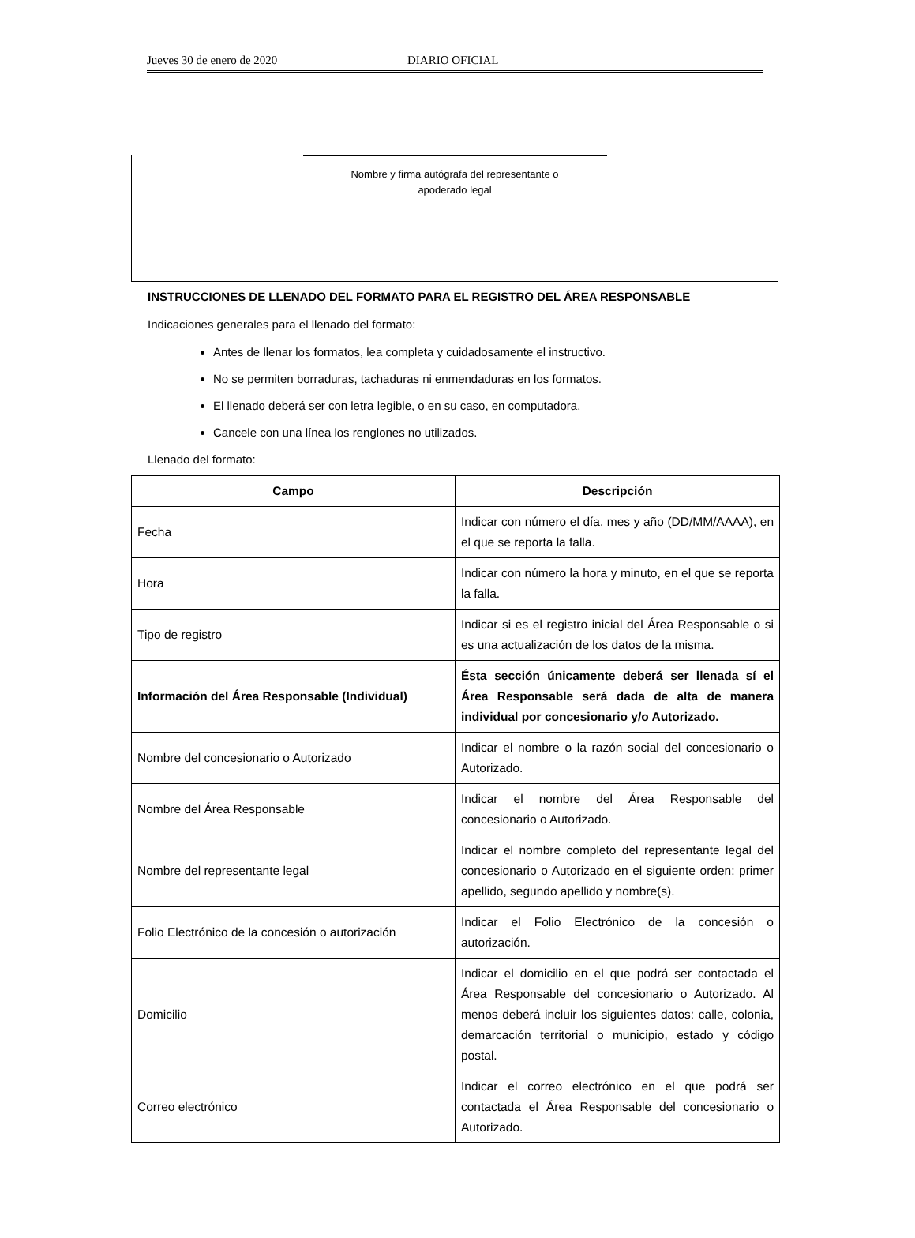Jueves 30 de enero de 2020 DIARIO OFICIAL
Nombre y firma autógrafa del representante o
apoderado legal
INSTRUCCIONES DE LLENADO DEL FORMATO PARA EL REGISTRO DEL ÁREA RESPONSABLE
Indicaciones generales para el llenado del formato:
Antes de llenar los formatos, lea completa y cuidadosamente el instructivo.
No se permiten borraduras, tachaduras ni enmendaduras en los formatos.
El llenado deberá ser con letra legible, o en su caso, en computadora.
Cancele con una línea los renglones no utilizados.
Llenado del formato:
| Campo | Descripción |
| --- | --- |
| Fecha | Indicar con número el día, mes y año (DD/MM/AAAA), en el que se reporta la falla. |
| Hora | Indicar con número la hora y minuto, en el que se reporta la falla. |
| Tipo de registro | Indicar si es el registro inicial del Área Responsable o si es una actualización de los datos de la misma. |
| Información del Área Responsable (Individual) | Ésta sección únicamente deberá ser llenada sí el Área Responsable será dada de alta de manera individual por concesionario y/o Autorizado. |
| Nombre del concesionario o Autorizado | Indicar el nombre o la razón social del concesionario o Autorizado. |
| Nombre del Área Responsable | Indicar el nombre del Área Responsable del concesionario o Autorizado. |
| Nombre del representante legal | Indicar el nombre completo del representante legal del concesionario o Autorizado en el siguiente orden: primer apellido, segundo apellido y nombre(s). |
| Folio Electrónico de la concesión o autorización | Indicar el Folio Electrónico de la concesión o autorización. |
| Domicilio | Indicar el domicilio en el que podrá ser contactada el Área Responsable del concesionario o Autorizado. Al menos deberá incluir los siguientes datos: calle, colonia, demarcación territorial o municipio, estado y código postal. |
| Correo electrónico | Indicar el correo electrónico en el que podrá ser contactada el Área Responsable del concesionario o Autorizado. |